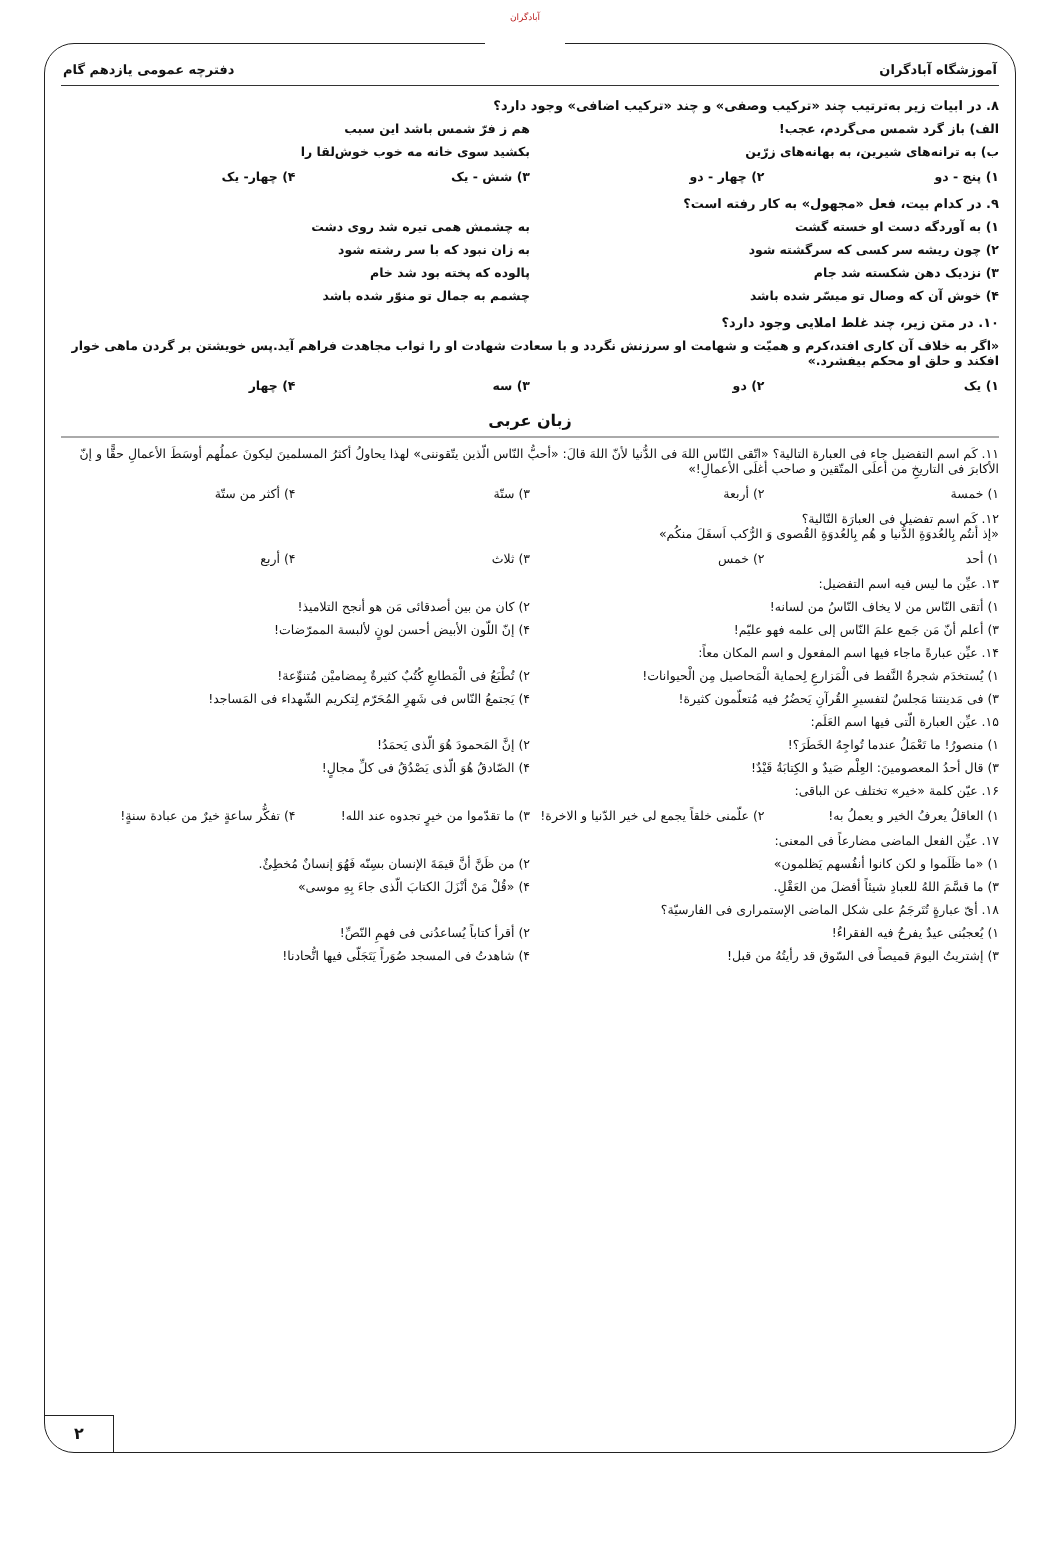آبادگران
آموزشگاه آبادگران دفترچه عمومی یازدهم گام
۸. در ابیات زیر به‌ترتیب چند «ترکیب وصفی» و چند «ترکیب اضافی» وجود دارد؟
الف) باز گرد شمس می‌گردم، عجب! هم ز فرّ شمس باشد این سبب
ب) به ترانه‌های شیرین، به بهانه‌های زرّین بکشید سوی خانه مه خوب خوش‌لقا را
۱) پنج - دو ۲) چهار - دو ۳) شش - یک ۴) چهار- یک
۹. در کدام بیت، فعل «مجهول» به کار رفته است؟
۱) به آوردگه دست او خسته گشت به چشمش همی تیره شد روی دشت
۲) چون ریشه سر کسی که سرگشته شود به زان نبود که با سر رشته شود
۳) نزدیک دهن شکسته شد جام پالوده که پخته بود شد خام
۴) خوش آن که وصال تو میسّر شده باشد چشمم به جمال تو منوّر شده باشد
۱۰. در متن زیر، چند غلط املایی وجود دارد؟
«اگر به خلاف آن کاری افتد،کرم و همیّت و شهامت او سرزنش نگردد و با سعادت شهادت او را ثواب مجاهدت فراهم آید.پس خویشتن بر گردن ماهی خوار افکند و حلق او محکم بیفشرد.»
۱) یک ۲) دو ۳) سه ۴) چهار
زبان عربی
۱۱. کَم اسم التفضیل جاء فی العبارة التالیة؟ «اتّقی النّاس اللهَ فی الدُّنیا لأنّ اللهَ قالَ: «أحبُّ النّاس الّذین یتّقوننی» لهذا یحاولُ أکثرُ المسلمینَ لیکونَ عملُهم أوسَطَ الأعمالِ حقًّا و إنّ الأکابرَ فی التاریخِ من أعلَی المتّقین و صاحب أغلَی الأعمالِ!»
۱) خمسة ۲) أربعة ۳) ستّة ۴) أکثر من ستّة
۱۲. کَم اسم تفضیل فی العبارَة التّالیة؟
«إذ أنتُم بِالعُدوَةِ الدُّنیا و هُم بِالعُدوَةِ القُصوی وَ الرُّکب اَسفَلَ منکُم»
۱) أحد ۲) خمس ۳) ثلاث ۴) أربع
۱۳. عیِّن ما لیس فیه اسم التفضیل:
۱) أتقی النّاس من لا یخاف النّاسُ من لسانه! ۲) کان من بین أصدقائی مَن هو أنجح التلامیذ!
۳) أعلم أنّ مَن جَمع علمَ النّاس إلی علمه فهو علیّم! ۴) إنّ اللّون الأبیض أحسن لونٍ لألبسة الممرّضات!
۱۴. عیِّن عبارةً ماجاء فیها اسم المفعول و اسم المکان معاً:
۱) یُستخدَم شجرةُ النَّفط فی الْمَزارعِ لِحمایة الْمَحاصیل مِن الْحیوانات! ۲) تُطْبَعُ فی الْمَطابعِ کُتُبٌ کثیرةٌ بِمضامیْن مُتنوِّعة!
۳) فی مَدینتنا مَجلسٌ لتفسیرِ القُرآنِ یَحضُرُ فیه مُتعلّمون کثیرة! ۴) یَجتمعُ النّاس فی شَهرِ المُحَرّم لِتکریم الشّهداء فی المَساجد!
۱۵. عیِّن العبارة الّتی فیها اسم العَلَم:
۱) منصورُ! ما تَعْمَلُ عندما تُواجِهُ الخَطَرَ؟! ۲) إنَّ المَحمودَ هُوَ الّذی یَحمَدُ!
۳) قال أحدُ المعصومینَ: العِلْم صَیدٌ و الکِتابَةُ قَیْدٌ! ۴) الصّادقُ هُوَ الّذی یَصْدُقُ فی کلِّ مجالٍ!
۱۶. عیّن کلمة «خیر» تختلف عن الباقی:
۱) العاقلُ یعرفُ الخیر و یعملُ به! ۲) علّمنی خلقاً یجمع لی خیر الدّنیا و الاخرة! ۳) ما تقدّموا من خیرٍ تجدوه عند الله! ۴) تفکُّر ساعةٍ خیرٌ من عبادة سنةٍ!
۱۷. عیِّن الفعل الماضی مضارعاً فی المعنی:
۱) «ما ظَلَموا و لکن کانوا أنفُسهم یَظلمون» ۲) من ظَنَّ أنَّ قیمَةَ الإنسان بسِنّه فَهُوَ إنسانٌ مُخطِئٌ.
۳) ما قسَّمَ اللهُ للعبادِ شیئاً أفضلَ من العَقْلِ. ۴) «قُلْ مَنْ أنْزَلَ الکتابَ الّذی جاءَ بِهِ موسی»
۱۸. أیّ عبارةٍ تُتَرجَمُ علی شکل الماضی الإستمراری فی الفارسیّة؟
۱) یُعجبُنی عیدٌ یفرحُ فیه الفقراءُ! ۲) أقرأ کتاباً یُساعدُنی فی فهمِ النّصِّ!
۳) إشتریتُ الیومَ قمیصاً فی السّوق قد رأیتُهُ من قبل! ۴) شاهدتُ فی المسجد صُوَراً یَتَجَلّی فیها اتُّحادنا!
۲